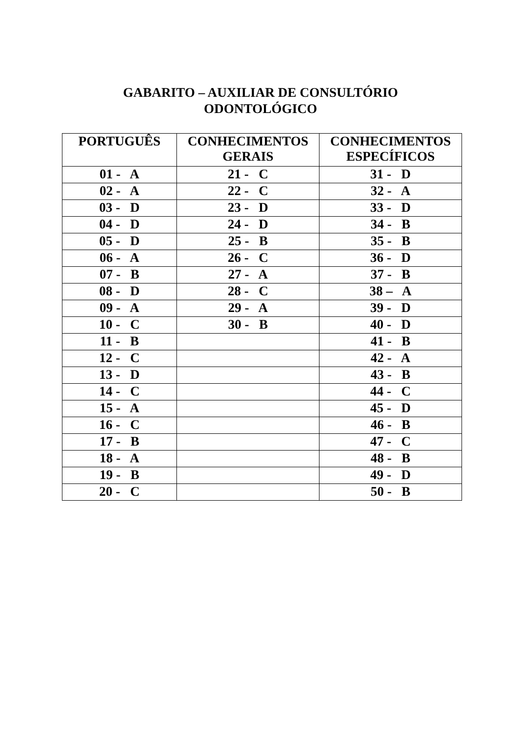GABARITO – AUXILIAR DE CONSULTÓRIO
ODONTOLÓGICO
| PORTUGUÊS | CONHECIMENTOS GERAIS | CONHECIMENTOS ESPECÍFICOS |
| --- | --- | --- |
| 01 - A | 21 - C | 31 - D |
| 02 - A | 22 - C | 32 - A |
| 03 - D | 23 - D | 33 - D |
| 04 - D | 24 - D | 34 - B |
| 05 - D | 25 - B | 35 - B |
| 06 - A | 26 - C | 36 - D |
| 07 - B | 27 - A | 37 - B |
| 08 - D | 28 - C | 38 – A |
| 09 - A | 29 - A | 39 - D |
| 10 - C | 30 - B | 40 - D |
| 11 - B | | 41 - B |
| 12 - C | | 42 - A |
| 13 - D | | 43 - B |
| 14 - C | | 44 - C |
| 15 - A | | 45 - D |
| 16 - C | | 46 - B |
| 17 - B | | 47 - C |
| 18 - A | | 48 - B |
| 19 - B | | 49 - D |
| 20 - C | | 50 - B |